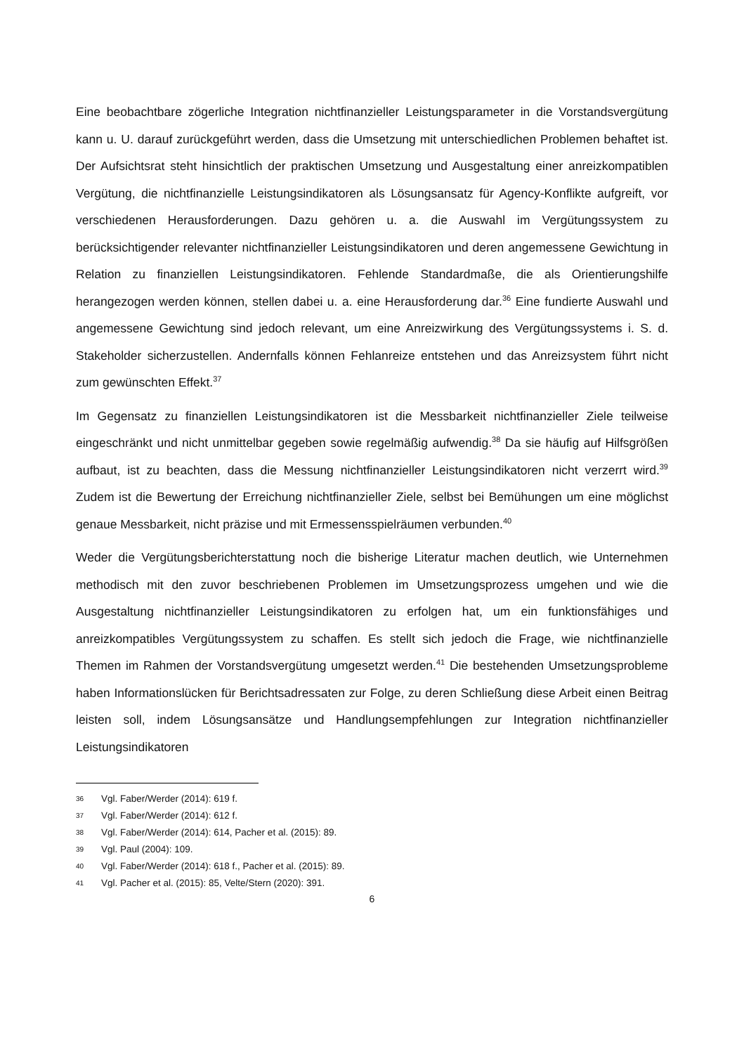Eine beobachtbare zögerliche Integration nichtfinanzieller Leistungsparameter in die Vorstandsvergütung kann u. U. darauf zurückgeführt werden, dass die Umsetzung mit unterschiedlichen Problemen behaftet ist. Der Aufsichtsrat steht hinsichtlich der praktischen Umsetzung und Ausgestaltung einer anreizkompatiblen Vergütung, die nichtfinanzielle Leistungsindikatoren als Lösungsansatz für Agency-Konflikte aufgreift, vor verschiedenen Herausforderungen. Dazu gehören u. a. die Auswahl im Vergütungssystem zu berücksichtigender relevanter nichtfinanzieller Leistungsindikatoren und deren angemessene Gewichtung in Relation zu finanziellen Leistungsindikatoren. Fehlende Standardmaße, die als Orientierungshilfe herangezogen werden können, stellen dabei u. a. eine Herausforderung dar.<sup>36</sup> Eine fundierte Auswahl und angemessene Gewichtung sind jedoch relevant, um eine Anreizwirkung des Vergütungssystems i. S. d. Stakeholder sicherzustellen. Andernfalls können Fehlanreize entstehen und das Anreizsystem führt nicht zum gewünschten Effekt.<sup>37</sup>
Im Gegensatz zu finanziellen Leistungsindikatoren ist die Messbarkeit nichtfinanzieller Ziele teilweise eingeschränkt und nicht unmittelbar gegeben sowie regelmäßig aufwendig.<sup>38</sup> Da sie häufig auf Hilfsgrößen aufbaut, ist zu beachten, dass die Messung nichtfinanzieller Leistungsindikatoren nicht verzerrt wird.<sup>39</sup> Zudem ist die Bewertung der Erreichung nichtfinanzieller Ziele, selbst bei Bemühungen um eine möglichst genaue Messbarkeit, nicht präzise und mit Ermessensspielräumen verbunden.<sup>40</sup>
Weder die Vergütungsberichterstattung noch die bisherige Literatur machen deutlich, wie Unternehmen methodisch mit den zuvor beschriebenen Problemen im Umsetzungsprozess umgehen und wie die Ausgestaltung nichtfinanzieller Leistungsindikatoren zu erfolgen hat, um ein funktionsfähiges und anreizkompatibles Vergütungssystem zu schaffen. Es stellt sich jedoch die Frage, wie nichtfinanzielle Themen im Rahmen der Vorstandsvergütung umgesetzt werden.<sup>41</sup> Die bestehenden Umsetzungsprobleme haben Informationslücken für Berichtsadressaten zur Folge, zu deren Schließung diese Arbeit einen Beitrag leisten soll, indem Lösungsansätze und Handlungsempfehlungen zur Integration nichtfinanzieller Leistungsindikatoren
36 Vgl. Faber/Werder (2014): 619 f.
37 Vgl. Faber/Werder (2014): 612 f.
38 Vgl. Faber/Werder (2014): 614, Pacher et al. (2015): 89.
39 Vgl. Paul (2004): 109.
40 Vgl. Faber/Werder (2014): 618 f., Pacher et al. (2015): 89.
41 Vgl. Pacher et al. (2015): 85, Velte/Stern (2020): 391.
6